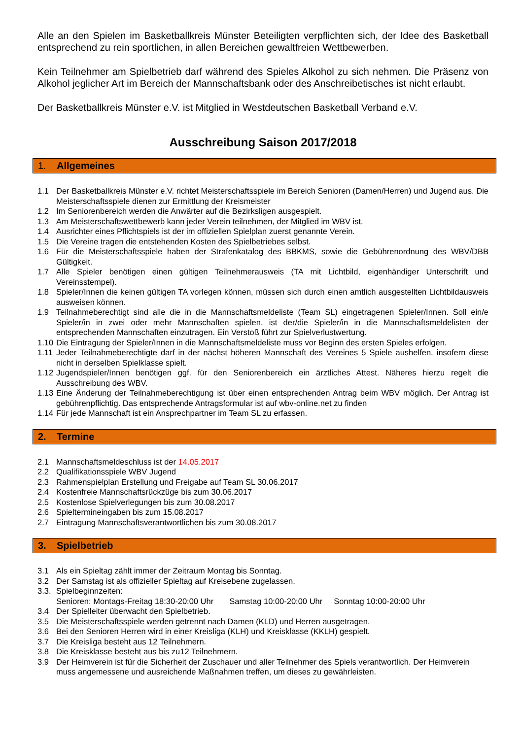Alle an den Spielen im Basketballkreis Münster Beteiligten verpflichten sich, der Idee des Basketball entsprechend zu rein sportlichen, in allen Bereichen gewaltfreien Wettbewerben.
Kein Teilnehmer am Spielbetrieb darf während des Spieles Alkohol zu sich nehmen. Die Präsenz von Alkohol jeglicher Art im Bereich der Mannschaftsbank oder des Anschreibetisches ist nicht erlaubt.
Der Basketballkreis Münster e.V. ist Mitglied in Westdeutschen Basketball Verband e.V.
Ausschreibung Saison 2017/2018
1. Allgemeines
1.1 Der Basketballkreis Münster e.V. richtet Meisterschaftsspiele im Bereich Senioren (Damen/Herren) und Jugend aus. Die Meisterschaftsspiele dienen zur Ermittlung der Kreismeister
1.2 Im Seniorenbereich werden die Anwärter auf die Bezirksligen ausgespielt.
1.3 Am Meisterschaftswettbewerb kann jeder Verein teilnehmen, der Mitglied im WBV ist.
1.4 Ausrichter eines Pflichtspiels ist der im offiziellen Spielplan zuerst genannte Verein.
1.5 Die Vereine tragen die entstehenden Kosten des Spielbetriebes selbst.
1.6 Für die Meisterschaftsspiele haben der Strafenkatalog des BBKMS, sowie die Gebührenordnung des WBV/DBB Gültigkeit.
1.7 Alle Spieler benötigen einen gültigen Teilnehmerausweis (TA mit Lichtbild, eigenhändiger Unterschrift und Vereinsstempel).
1.8 Spieler/Innen die keinen gültigen TA vorlegen können, müssen sich durch einen amtlich ausgestellten Lichtbildausweis ausweisen können.
1.9 Teilnahmeberechtigt sind alle die in die Mannschaftsmeldeliste (Team SL) eingetragenen Spieler/Innen. Soll ein/e Spieler/in in zwei oder mehr Mannschaften spielen, ist der/die Spieler/in in die Mannschaftsmeldelisten der entsprechenden Mannschaften einzutragen. Ein Verstoß führt zur Spielverlustwertung.
1.10
Die Eintragung der Spieler/Innen in die Mannschaftsmeldeliste muss vor Beginn des ersten Spieles erfolgen.
1.11
Jeder Teilnahmeberechtigte darf in der nächst höheren Mannschaft des Vereines 5 Spiele aushelfen, insofern diese nicht in derselben Spielklasse spielt.
1.12
Jugendspieler/Innen benötigen ggf. für den Seniorenbereich ein ärztliches Attest. Näheres hierzu regelt die Ausschreibung des WBV.
1.13
Eine Änderung der Teilnahmeberechtigung ist über einen entsprechenden Antrag beim WBV möglich. Der Antrag ist gebührenpflichtig. Das entsprechende Antragsformular ist auf wbv-online.net zu finden
1.14
Für jede Mannschaft ist ein Ansprechpartner im Team SL zu erfassen.
2. Termine
2.1 Mannschaftsmeldeschluss ist der 14.05.2017
2.2 Qualifikationsspiele WBV Jugend
2.3 Rahmenspielplan Erstellung und Freigabe auf Team SL 30.06.2017
2.4 Kostenfreie Mannschaftsrückzüge bis zum 30.06.2017
2.5 Kostenlose Spielverlegungen bis zum 30.08.2017
2.6 Spieltermineingaben bis zum 15.08.2017
2.7 Eintragung Mannschaftsverantwortlichen bis zum 30.08.2017
3. Spielbetrieb
3.1 Als ein Spieltag zählt immer der Zeitraum Montag bis Sonntag.
3.2 Der Samstag ist als offizieller Spieltag auf Kreisebene zugelassen.
3.3.
Spielbeginnzeiten:
Senioren: Montags-Freitag 18:30-20:00 Uhr Samstag 10:00-20:00 Uhr Sonntag 10:00-20:00 Uhr
3.4 Der Spielleiter überwacht den Spielbetrieb.
3.5 Die Meisterschaftsspiele werden getrennt nach Damen (KLD) und Herren ausgetragen.
3.6 Bei den Senioren Herren wird in einer Kreisliga (KLH) und Kreisklasse (KKLH) gespielt.
3.7 Die Kreisliga besteht aus 12 Teilnehmern.
3.8 Die Kreisklasse besteht aus bis zu12 Teilnehmern.
3.9 Der Heimverein ist für die Sicherheit der Zuschauer und aller Teilnehmer des Spiels verantwortlich. Der Heimverein muss angemessene und ausreichende Maßnahmen treffen, um dieses zu gewährleisten.